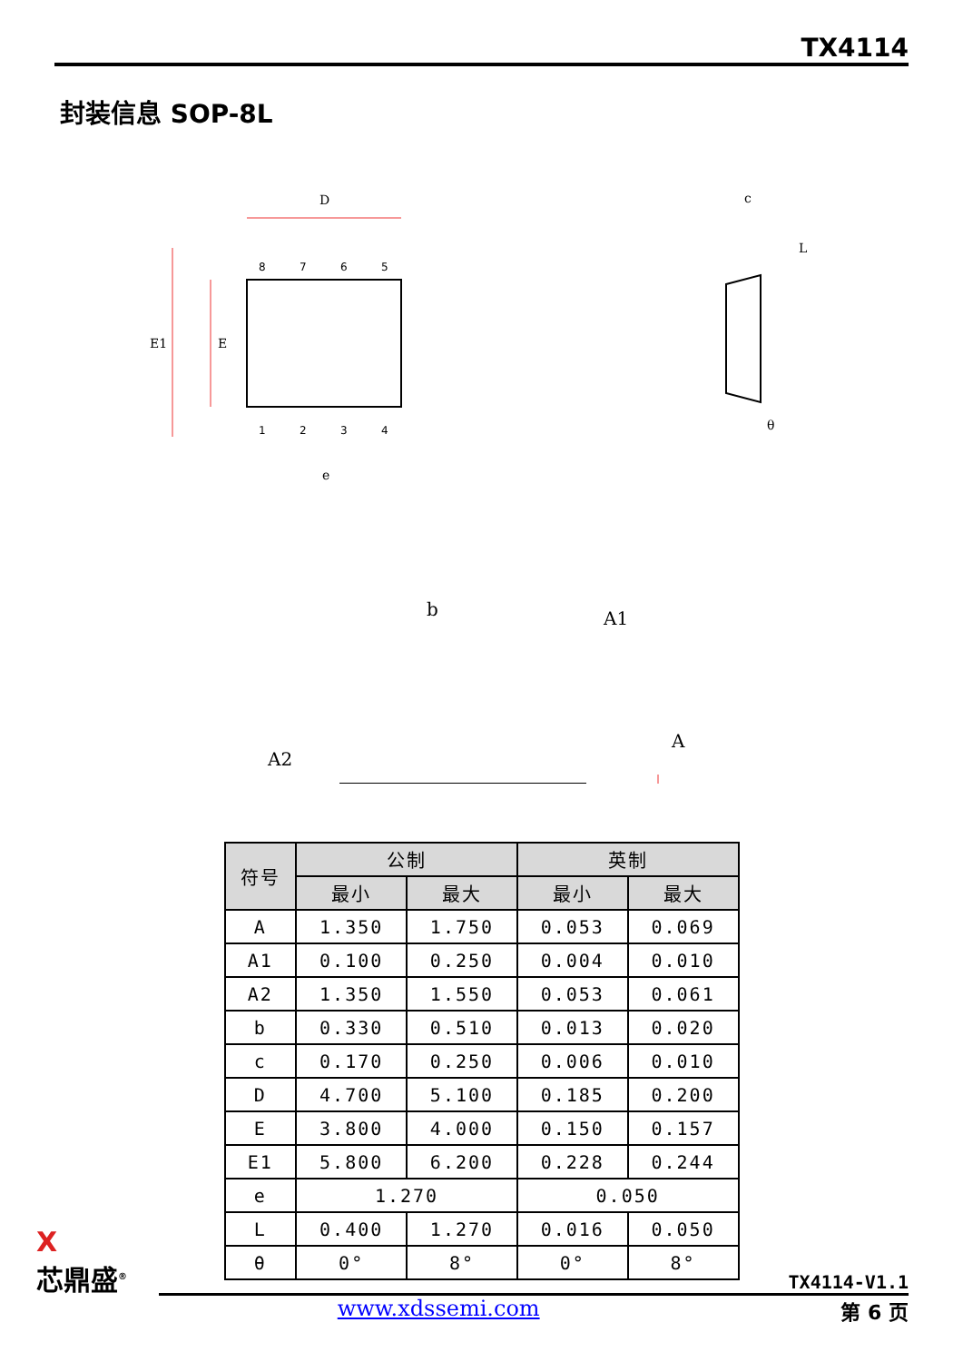TX4114
封装信息 SOP-8L
D
E1
E
c
L
θ
e
b
A1
A2
A
8
7
6
5
1
2
3
4
| 符号 | 公制 | | 英制 | |
| --- | --- | --- | --- | --- |
| | 最小 | 最大 | 最小 | 最大 |
| A | 1.350 | 1.750 | 0.053 | 0.069 |
| A1 | 0.100 | 0.250 | 0.004 | 0.010 |
| A2 | 1.350 | 1.550 | 0.053 | 0.061 |
| b | 0.330 | 0.510 | 0.013 | 0.020 |
| c | 0.170 | 0.250 | 0.006 | 0.010 |
| D | 4.700 | 5.100 | 0.185 | 0.200 |
| E | 3.800 | 4.000 | 0.150 | 0.157 |
| E1 | 5.800 | 6.200 | 0.228 | 0.244 |
| e | 1.270 | | 0.050 | |
| L | 0.400 | 1.270 | 0.016 | 0.050 |
| θ | 0° | 8° | 0° | 8° |
X
芯鼎盛<sup>®</sup>
TX4114-V1.1
第 6 页
www.xdssemi.com